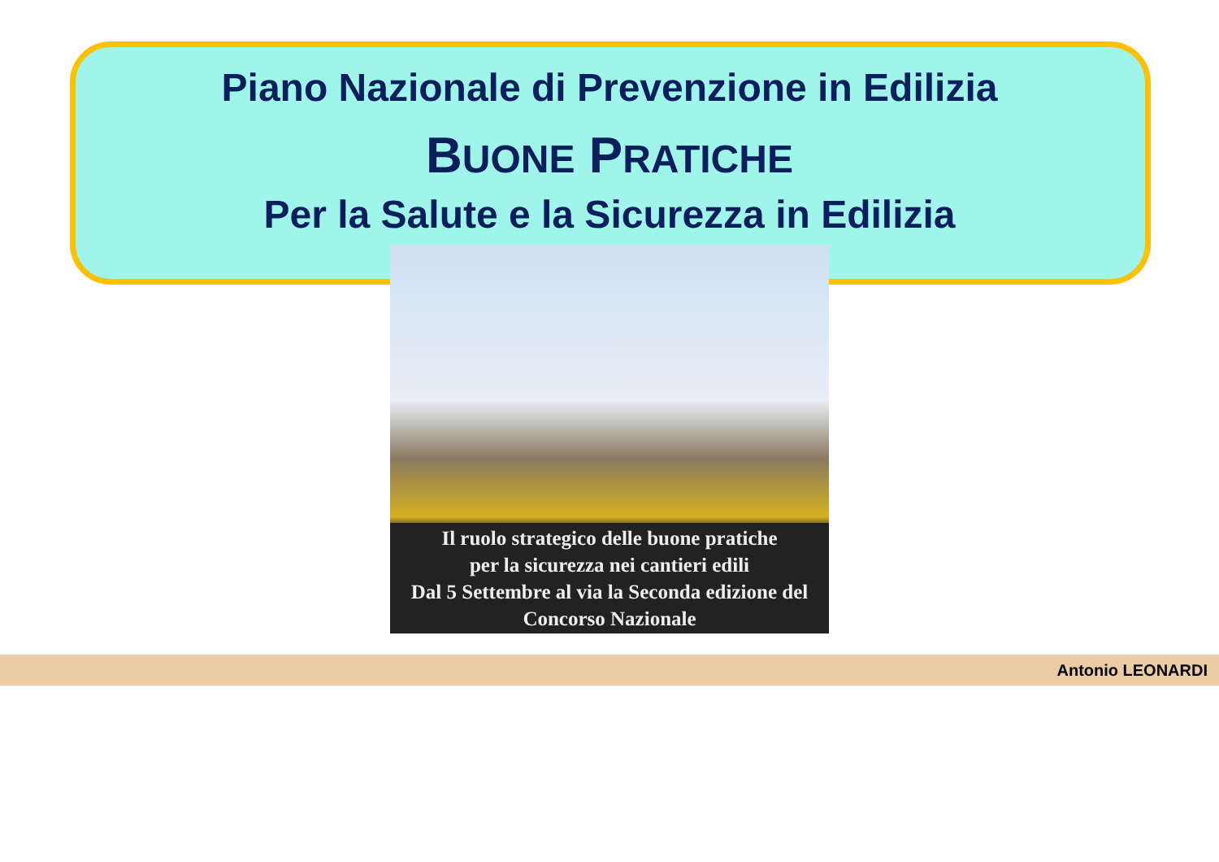Piano Nazionale di Prevenzione in Edilizia
BUONE PRATICHE
Per la Salute e la Sicurezza in Edilizia
Il ruolo strategico delle buone pratiche
per la sicurezza nei cantieri edili
Dal 5 Settembre al via la Seconda edizione del
Concorso Nazionale
Antonio LEONARDI